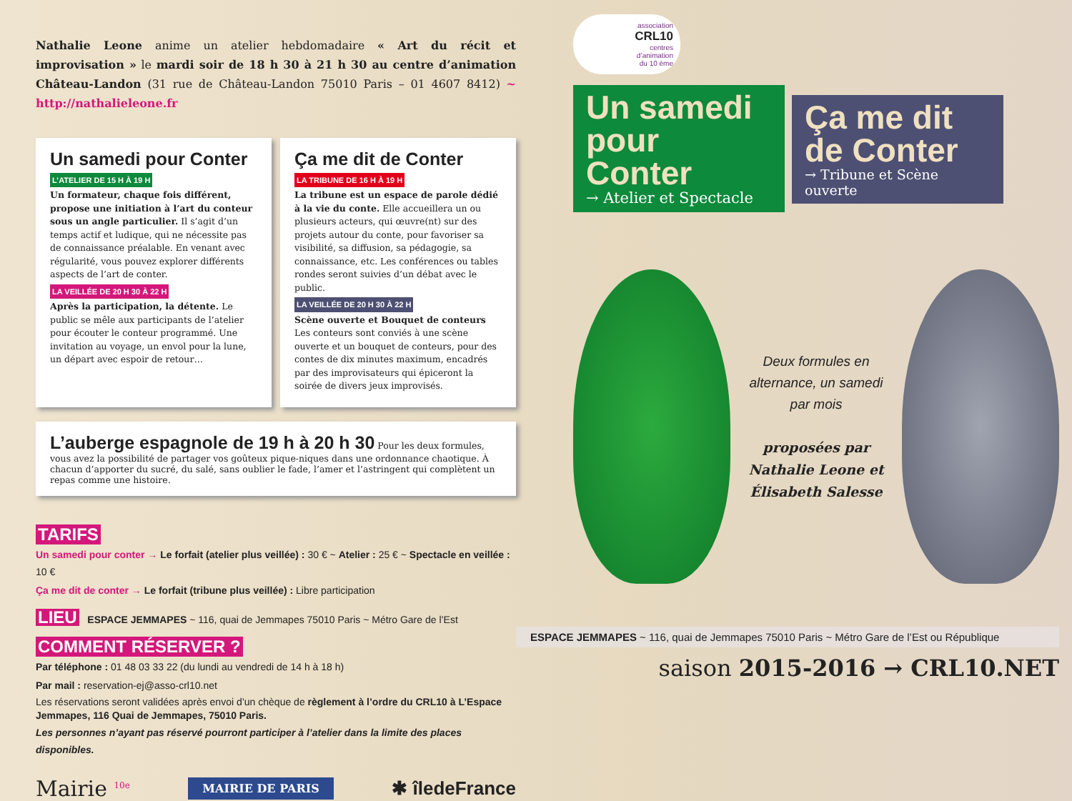Nathalie Leone anime un atelier hebdomadaire « Art du récit et improvisation » le mardi soir de 18 h 30 à 21 h 30 au centre d’animation Château-Landon (31 rue de Château-Landon 75010 Paris – 01 4607 8412) ~ http://nathalieleone.fr
Un samedi pour Conter
L’ATELIER DE 15 H À 19 H
Un formateur, chaque fois différent, propose une initiation à l’art du conteur sous un angle particulier. Il s’agit d’un temps actif et ludique, qui ne nécessite pas de connaissance préalable. En venant avec régularité, vous pouvez explorer différents aspects de l’art de conter.
LA VEILLÉE DE 20 H 30 À 22 H
Après la participation, la détente. Le public se mêle aux participants de l’atelier pour écouter le conteur programmé. Une invitation au voyage, un envol pour la lune, un départ avec espoir de retour…
Ça me dit de Conter
LA TRIBUNE DE 16 H À 19 H
La tribune est un espace de parole dédié à la vie du conte. Elle accueillera un ou plusieurs acteurs, qui œuvre(nt) sur des projets autour du conte, pour favoriser sa visibilité, sa diffusion, sa pédagogie, sa connaissance, etc. Les conférences ou tables rondes seront suivies d’un débat avec le public.
LA VEILLÉE DE 20 H 30 À 22 H
Scène ouverte et Bouquet de conteurs
Les conteurs sont conviés à une scène ouverte et un bouquet de conteurs, pour des contes de dix minutes maximum, encadrés par des improvisateurs qui épiceront la soirée de divers jeux improvisés.
L’auberge espagnole de 19 h à 20 h 30 Pour les deux formules, vous avez la possibilité de partager vos goûteux pique-niques dans une ordonnance chaotique. À chacun d’apporter du sucré, du salé, sans oublier le fade, l’amer et l’astringent qui complètent un repas comme une histoire.
TARIFS
Un samedi pour conter → Le forfait (atelier plus veillée) : 30 € ~ Atelier : 25 € ~ Spectacle en veillée : 10 €
Ça me dit de conter → Le forfait (tribune plus veillée) : Libre participation
LIEU ESPACE JEMMAPES ~ 116, quai de Jemmapes 75010 Paris ~ Métro Gare de l’Est
COMMENT RÉSERVER ?
Par téléphone : 01 48 03 33 22 (du lundi au vendredi de 14 h à 18 h)
Par mail : reservation-ej@asso-crl10.net
Les réservations seront validées après envoi d’un chèque de règlement à l’ordre du CRL10 à L’Espace Jemmapes, 116 Quai de Jemmapes, 75010 Paris.
Les personnes n’ayant pas réservé pourront participer à l’atelier dans la limite des places disponibles.
Mairie <sup>10e</sup> MAIRIE DE PARIS ✱ îledeFrance
association
CRL10
centres
d’animation
du 10 ème
Un samedi pour Conter
→ Atelier et Spectacle
Ça me dit de Conter
→ Tribune et Scène ouverte
Deux formules en alternance, un samedi par mois
proposées par Nathalie Leone et Élisabeth Salesse
ESPACE JEMMAPES ~ 116, quai de Jemmapes 75010 Paris ~ Métro Gare de l’Est ou République
saison 2015-2016 → CRL10.NET